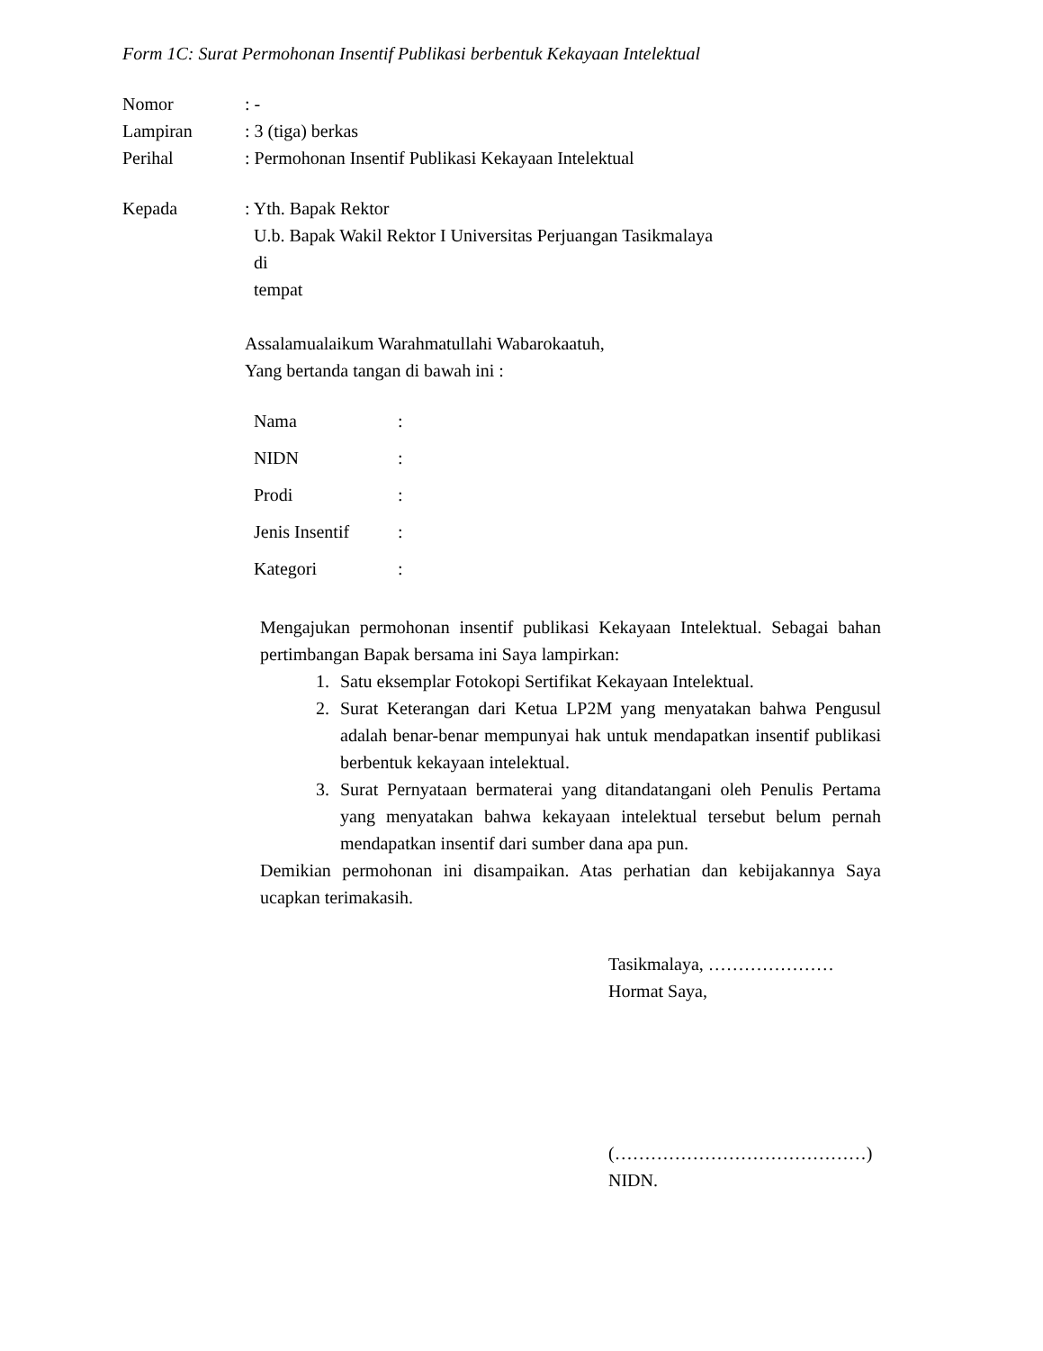Form 1C: Surat Permohonan Insentif Publikasi berbentuk Kekayaan Intelektual
Nomor : -
Lampiran : 3 (tiga) berkas
Perihal : Permohonan Insentif Publikasi Kekayaan Intelektual
Kepada : Yth. Bapak Rektor
U.b. Bapak Wakil Rektor I Universitas Perjuangan Tasikmalaya
di
tempat
Assalamualaikum Warahmatullahi Wabarokaatuh,
Yang bertanda tangan di bawah ini :
Nama :
NIDN :
Prodi :
Jenis Insentif
:
Kategori :
Mengajukan permohonan insentif publikasi Kekayaan Intelektual. Sebagai bahan pertimbangan Bapak bersama ini Saya lampirkan:
1. Satu eksemplar Fotokopi Sertifikat Kekayaan Intelektual.
2. Surat Keterangan dari Ketua LP2M yang menyatakan bahwa Pengusul adalah benar-benar mempunyai hak untuk mendapatkan insentif publikasi berbentuk kekayaan intelektual.
3. Surat Pernyataan bermaterai yang ditandatangani oleh Penulis Pertama yang menyatakan bahwa kekayaan intelektual tersebut belum pernah mendapatkan insentif dari sumber dana apa pun.
Demikian permohonan ini disampaikan. Atas perhatian dan kebijakannya Saya ucapkan terimakasih.
Tasikmalaya, …………………
Hormat Saya,
(……………………………………)
NIDN.